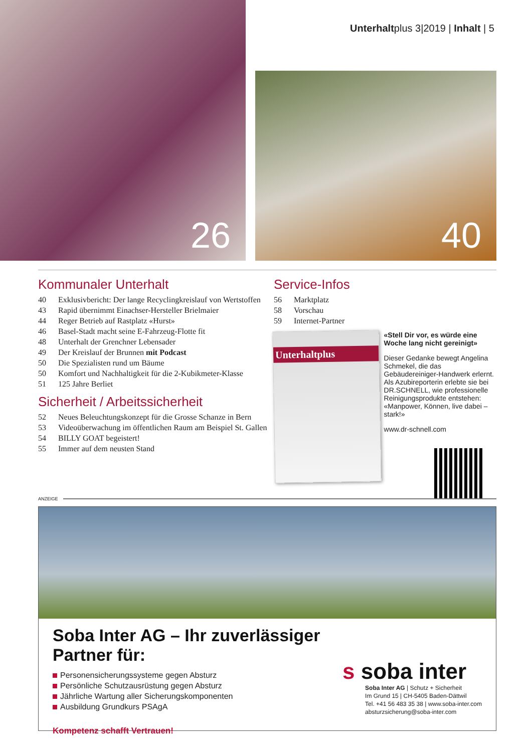Unterhaltplus 3|2019 | Inhalt | 5
26
40
Kommunaler Unterhalt
40 Exklusivbericht: Der lange Recyclingkreislauf von Wertstoffen
43 Rapid übernimmt Einachser-Hersteller Brielmaier
44 Reger Betrieb auf Rastplatz «Hurst»
46 Basel-Stadt macht seine E-Fahrzeug-Flotte fit
48 Unterhalt der Grenchner Lebensader
49 Der Kreislauf der Brunnen mit Podcast
50 Die Spezialisten rund um Bäume
50 Komfort und Nachhaltigkeit für die 2-Kubikmeter-Klasse
51 125 Jahre Berliet
Sicherheit / Arbeitssicherheit
52 Neues Beleuchtungskonzept für die Grosse Schanze in Bern
53 Videoüberwachung im öffentlichen Raum am Beispiel St. Gallen
54 BILLY GOAT begeistert!
55 Immer auf dem neusten Stand
Service-Infos
56 Marktplatz
58 Vorschau
59 Internet-Partner
Unterhaltplus
«Stell Dir vor, es würde eine Woche lang nicht gereinigt»
Dieser Gedanke bewegt Angelina Schmekel, die das Gebäudereiniger-Handwerk erlernt. Als Azubireporterin erlebte sie bei DR.SCHNELL, wie professionelle Reinigungsprodukte entstehen: «Manpower, Können, live dabei – stark!»
www.dr-schnell.com
ANZEIGE
Soba Inter AG – Ihr zuverlässiger Partner für:
Personensicherungssysteme gegen Absturz
Persönliche Schutzausrüstung gegen Absturz
Jährliche Wartung aller Sicherungskomponenten
Ausbildung Grundkurs PSAgA
Kompetenz schafft Vertrauen!
s soba inter
Soba Inter AG | Schutz + Sicherheit
Im Grund 15 | CH-5405 Baden-Dättwil
Tel. +41 56 483 35 38 | www.soba-inter.com
absturzsicherung@soba-inter.com